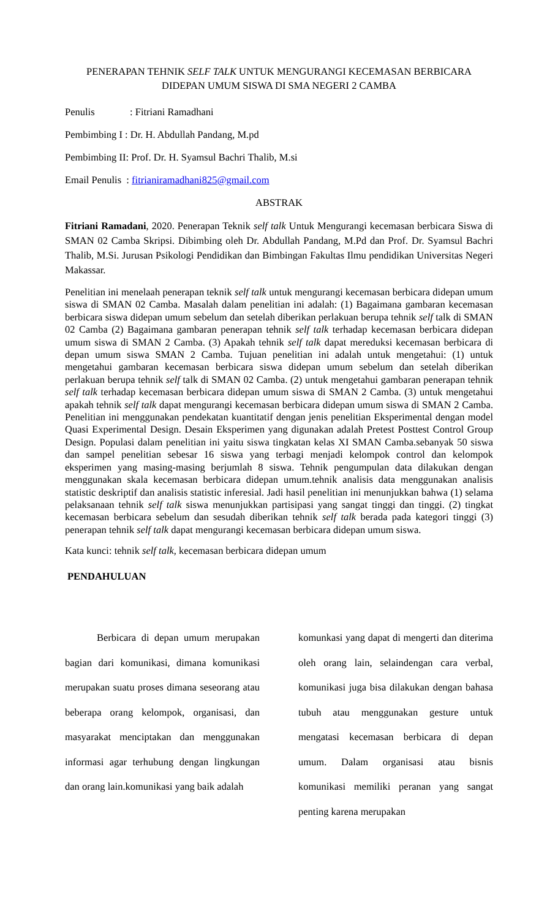PENERAPAN TEHNIK SELF TALK UNTUK MENGURANGI KECEMASAN BERBICARA
DIDEPAN UMUM SISWA DI SMA NEGERI 2 CAMBA
Penulis: Fitriani Ramadhani
Pembimbing I : Dr. H. Abdullah Pandang, M.pd
Pembimbing II: Prof. Dr. H. Syamsul Bachri Thalib, M.si
Email Penulis : fitrianiramadhani825@gmail.com
ABSTRAK
Fitriani Ramadani, 2020. Penerapan Teknik self talk Untuk Mengurangi kecemasan berbicara Siswa di SMAN 02 Camba Skripsi. Dibimbing oleh Dr. Abdullah Pandang, M.Pd dan Prof. Dr. Syamsul Bachri Thalib, M.Si. Jurusan Psikologi Pendidikan dan Bimbingan Fakultas Ilmu pendidikan Universitas Negeri Makassar.
Penelitian ini menelaah penerapan teknik self talk untuk mengurangi kecemasan berbicara didepan umum siswa di SMAN 02 Camba. Masalah dalam penelitian ini adalah: (1) Bagaimana gambaran kecemasan berbicara siswa didepan umum sebelum dan setelah diberikan perlakuan berupa tehnik self talk di SMAN 02 Camba (2) Bagaimana gambaran penerapan tehnik self talk terhadap kecemasan berbicara didepan umum siswa di SMAN 2 Camba. (3) Apakah tehnik self talk dapat mereduksi kecemasan berbicara di depan umum siswa SMAN 2 Camba. Tujuan penelitian ini adalah untuk mengetahui: (1) untuk mengetahui gambaran kecemasan berbicara siswa didepan umum sebelum dan setelah diberikan perlakuan berupa tehnik self talk di SMAN 02 Camba. (2) untuk mengetahui gambaran penerapan tehnik self talk terhadap kecemasan berbicara didepan umum siswa di SMAN 2 Camba. (3) untuk mengetahui apakah tehnik self talk dapat mengurangi kecemasan berbicara didepan umum siswa di SMAN 2 Camba. Penelitian ini menggunakan pendekatan kuantitatif dengan jenis penelitian Eksperimental dengan model Quasi Experimental Design. Desain Eksperimen yang digunakan adalah Pretest Posttest Control Group Design. Populasi dalam penelitian ini yaitu siswa tingkatan kelas XI SMAN Camba.sebanyak 50 siswa dan sampel penelitian sebesar 16 siswa yang terbagi menjadi kelompok control dan kelompok eksperimen yang masing-masing berjumlah 8 siswa. Tehnik pengumpulan data dilakukan dengan menggunakan skala kecemasan berbicara didepan umum.tehnik analisis data menggunakan analisis statistic deskriptif dan analisis statistic inferesial. Jadi hasil penelitian ini menunjukkan bahwa (1) selama pelaksanaan tehnik self talk siswa menunjukkan partisipasi yang sangat tinggi dan tinggi. (2) tingkat kecemasan berbicara sebelum dan sesudah diberikan tehnik self talk berada pada kategori tinggi (3) penerapan tehnik self talk dapat mengurangi kecemasan berbicara didepan umum siswa.
Kata kunci: tehnik self talk, kecemasan berbicara didepan umum
PENDAHULUAN
Berbicara di depan umum merupakan bagian dari komunikasi, dimana komunikasi merupakan suatu proses dimana seseorang atau beberapa orang kelompok, organisasi, dan masyarakat menciptakan dan menggunakan informasi agar terhubung dengan lingkungan dan orang lain.komunikasi yang baik adalah
komunkasi yang dapat di mengerti dan diterima oleh orang lain, selaindengan cara verbal, komunikasi juga bisa dilakukan dengan bahasa tubuh atau menggunakan gesture untuk mengatasi kecemasan berbicara di depan umum. Dalam organisasi atau bisnis komunikasi memiliki peranan yang sangat penting karena merupakan